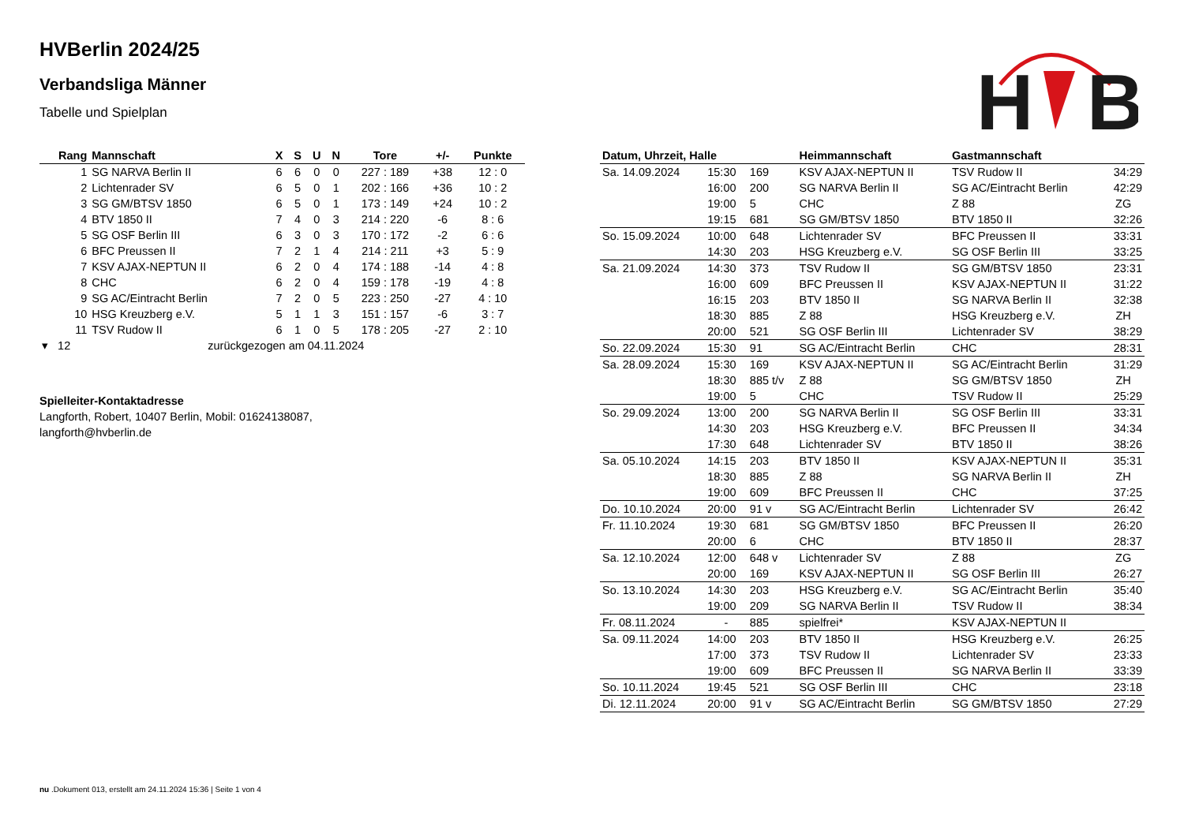H
B
HVBerlin 2024/25
Verbandsliga Männer
Tabelle und Spielplan
| Rang | Mannschaft | X | S | U | N | Tore | +/- | Punkte |
| --- | --- | --- | --- | --- | --- | --- | --- | --- |
| 1 | SG NARVA Berlin II | 6 | 6 | 0 | 0 | 227 : 189 | +38 | 12 : 0 |
| 2 | Lichtenrader SV | 6 | 5 | 0 | 1 | 202 : 166 | +36 | 10 : 2 |
| 3 | SG GM/BTSV 1850 | 6 | 5 | 0 | 1 | 173 : 149 | +24 | 10 : 2 |
| 4 | BTV 1850 II | 7 | 4 | 0 | 3 | 214 : 220 | -6 | 8 : 6 |
| 5 | SG OSF Berlin III | 6 | 3 | 0 | 3 | 170 : 172 | -2 | 6 : 6 |
| 6 | BFC Preussen II | 7 | 2 | 1 | 4 | 214 : 211 | +3 | 5 : 9 |
| 7 | KSV AJAX-NEPTUN II | 6 | 2 | 0 | 4 | 174 : 188 | -14 | 4 : 8 |
| 8 | CHC | 6 | 2 | 0 | 4 | 159 : 178 | -19 | 4 : 8 |
| 9 | SG AC/Eintracht Berlin | 7 | 2 | 0 | 5 | 223 : 250 | -27 | 4 : 10 |
| 10 | HSG Kreuzberg e.V. | 5 | 1 | 1 | 3 | 151 : 157 | -6 | 3 : 7 |
| 11 | TSV Rudow II | 6 | 1 | 0 | 5 | 178 : 205 | -27 | 2 : 10 |
| ▾ 12 | zurückgezogen am 04.11.2024 | | | | | | | |
Spielleiter-Kontaktadresse
Langforth, Robert, 10407 Berlin, Mobil: 01624138087,
langforth@hvberlin.de
| Datum, Uhrzeit, Halle | | | Heimmannschaft | Gastmannschaft | |
| --- | --- | --- | --- | --- | --- |
| Sa. 14.09.2024 | 15:30 | 169 | KSV AJAX-NEPTUN II | TSV Rudow II | 34:29 |
| | 16:00 | 200 | SG NARVA Berlin II | SG AC/Eintracht Berlin | 42:29 |
| | 19:00 | 5 | CHC | Z 88 | ZG |
| | 19:15 | 681 | SG GM/BTSV 1850 | BTV 1850 II | 32:26 |
| So. 15.09.2024 | 10:00 | 648 | Lichtenrader SV | BFC Preussen II | 33:31 |
| | 14:30 | 203 | HSG Kreuzberg e.V. | SG OSF Berlin III | 33:25 |
| Sa. 21.09.2024 | 14:30 | 373 | TSV Rudow II | SG GM/BTSV 1850 | 23:31 |
| | 16:00 | 609 | BFC Preussen II | KSV AJAX-NEPTUN II | 31:22 |
| | 16:15 | 203 | BTV 1850 II | SG NARVA Berlin II | 32:38 |
| | 18:30 | 885 | Z 88 | HSG Kreuzberg e.V. | ZH |
| | 20:00 | 521 | SG OSF Berlin III | Lichtenrader SV | 38:29 |
| So. 22.09.2024 | 15:30 | 91 | SG AC/Eintracht Berlin | CHC | 28:31 |
| Sa. 28.09.2024 | 15:30 | 169 | KSV AJAX-NEPTUN II | SG AC/Eintracht Berlin | 31:29 |
| | 18:30 | 885 t/v | Z 88 | SG GM/BTSV 1850 | ZH |
| | 19:00 | 5 | CHC | TSV Rudow II | 25:29 |
| So. 29.09.2024 | 13:00 | 200 | SG NARVA Berlin II | SG OSF Berlin III | 33:31 |
| | 14:30 | 203 | HSG Kreuzberg e.V. | BFC Preussen II | 34:34 |
| | 17:30 | 648 | Lichtenrader SV | BTV 1850 II | 38:26 |
| Sa. 05.10.2024 | 14:15 | 203 | BTV 1850 II | KSV AJAX-NEPTUN II | 35:31 |
| | 18:30 | 885 | Z 88 | SG NARVA Berlin II | ZH |
| | 19:00 | 609 | BFC Preussen II | CHC | 37:25 |
| Do. 10.10.2024 | 20:00 | 91 v | SG AC/Eintracht Berlin | Lichtenrader SV | 26:42 |
| Fr. 11.10.2024 | 19:30 | 681 | SG GM/BTSV 1850 | BFC Preussen II | 26:20 |
| | 20:00 | 6 | CHC | BTV 1850 II | 28:37 |
| Sa. 12.10.2024 | 12:00 | 648 v | Lichtenrader SV | Z 88 | ZG |
| | 20:00 | 169 | KSV AJAX-NEPTUN II | SG OSF Berlin III | 26:27 |
| So. 13.10.2024 | 14:30 | 203 | HSG Kreuzberg e.V. | SG AC/Eintracht Berlin | 35:40 |
| | 19:00 | 209 | SG NARVA Berlin II | TSV Rudow II | 38:34 |
| Fr. 08.11.2024 | - | 885 | spielfrei* | KSV AJAX-NEPTUN II | |
| Sa. 09.11.2024 | 14:00 | 203 | BTV 1850 II | HSG Kreuzberg e.V. | 26:25 |
| | 17:00 | 373 | TSV Rudow II | Lichtenrader SV | 23:33 |
| | 19:00 | 609 | BFC Preussen II | SG NARVA Berlin II | 33:39 |
| So. 10.11.2024 | 19:45 | 521 | SG OSF Berlin III | CHC | 23:18 |
| Di. 12.11.2024 | 20:00 | 91 v | SG AC/Eintracht Berlin | SG GM/BTSV 1850 | 27:29 |
nu .Dokument 013, erstellt am 24.11.2024 15:36 | Seite 1 von 4